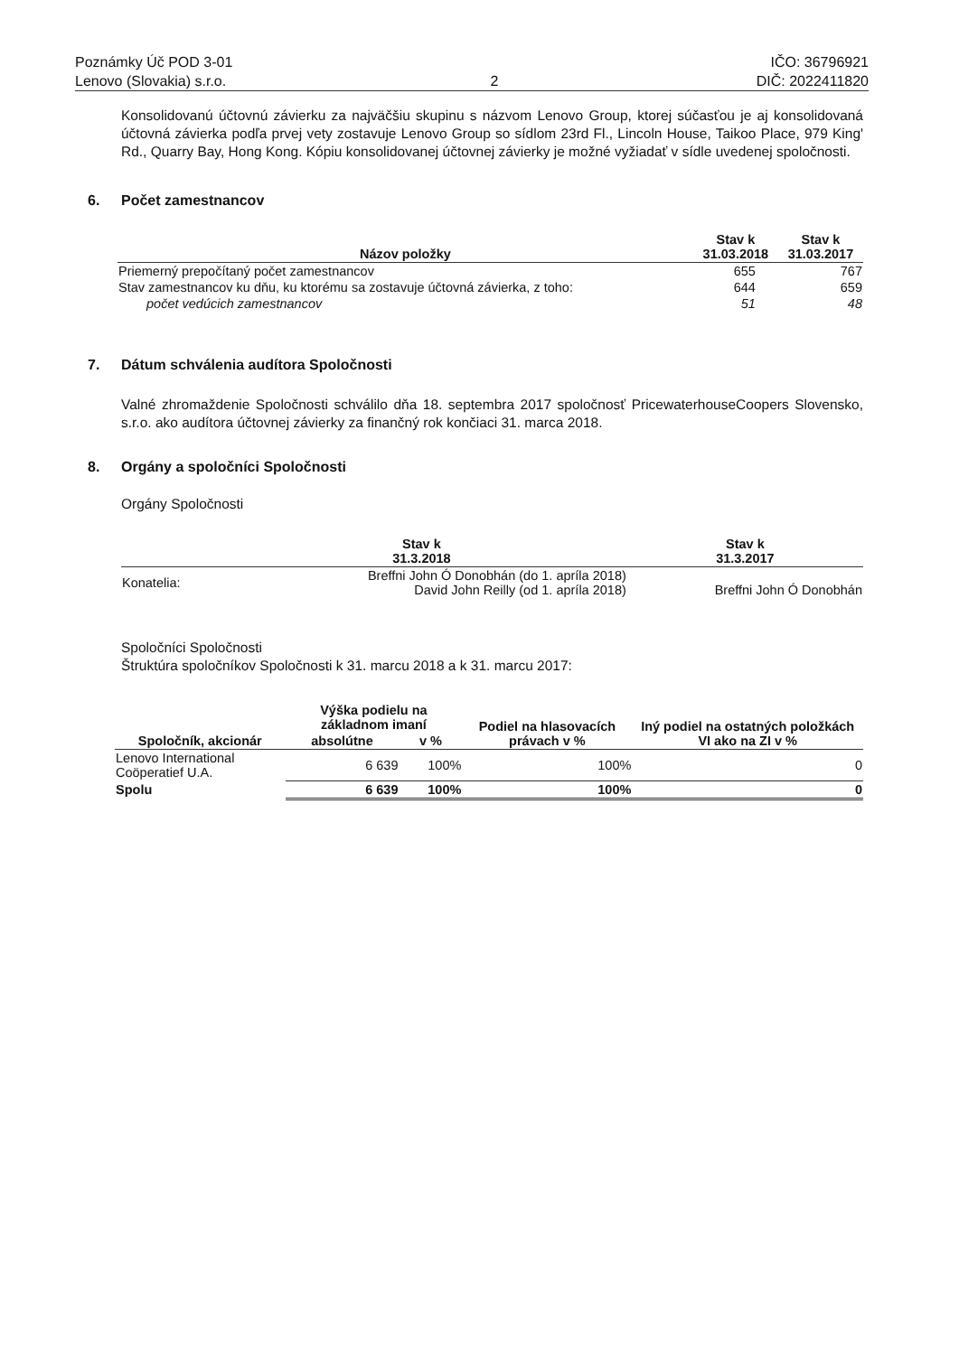Poznámky Úč POD 3-01
Lenovo (Slovakia) s.r.o.
2 IČO: 36796921
DIČ: 2022411820
Konsolidovanú účtovnú závierku za najväčšiu skupinu s názvom Lenovo Group, ktorej súčasťou je aj konsolidovaná účtovná závierka podľa prvej vety zostavuje Lenovo Group so sídlom 23rd Fl., Lincoln House, Taikoo Place, 979 King' Rd., Quarry Bay, Hong Kong. Kópiu konsolidovanej účtovnej závierky je možné vyžiadať v sídle uvedenej spoločnosti.
6. Počet zamestnancov
| Názov položky | Stav k 31.03.2018 | Stav k 31.03.2017 |
| --- | --- | --- |
| Priemerný prepočítaný počet zamestnancov | 655 | 767 |
| Stav zamestnancov ku dňu, ku ktorému sa zostavuje účtovná závierka, z toho: | 644 | 659 |
| počet vedúcich zamestnancov | 51 | 48 |
7. Dátum schválenia audítora Spoločnosti
Valné zhromaždenie Spoločnosti schválilo dňa 18. septembra 2017 spoločnosť PricewaterhouseCoopers Slovensko, s.r.o. ako audítora účtovnej závierky za finančný rok končiaci 31. marca 2018.
8. Orgány a spoločníci Spoločnosti
Orgány Spoločnosti
| | Stav k 31.3.2018 | Stav k 31.3.2017 |
| --- | --- | --- |
| Konatelia: | Breffni John Ó Donobhán (do 1. apríla 2018) David John Reilly (od 1. apríla 2018) | Breffni John Ó Donobhán |
Spoločníci Spoločnosti
Štruktúra spoločníkov Spoločnosti k 31. marcu 2018 a k 31. marcu 2017:
| Spoločník, akcionár | Výška podielu na základnom imaní | | Podiel na hlasovacích právach v % | Iný podiel na ostatných položkách VI ako na ZI v % |
| --- | --- | --- | --- | --- |
| | absolútne | v % | | |
| Lenovo International Coöperatief U.A. | 6 639 | 100% | 100% | 0 |
| Spolu | 6 639 | 100% | 100% | 0 |